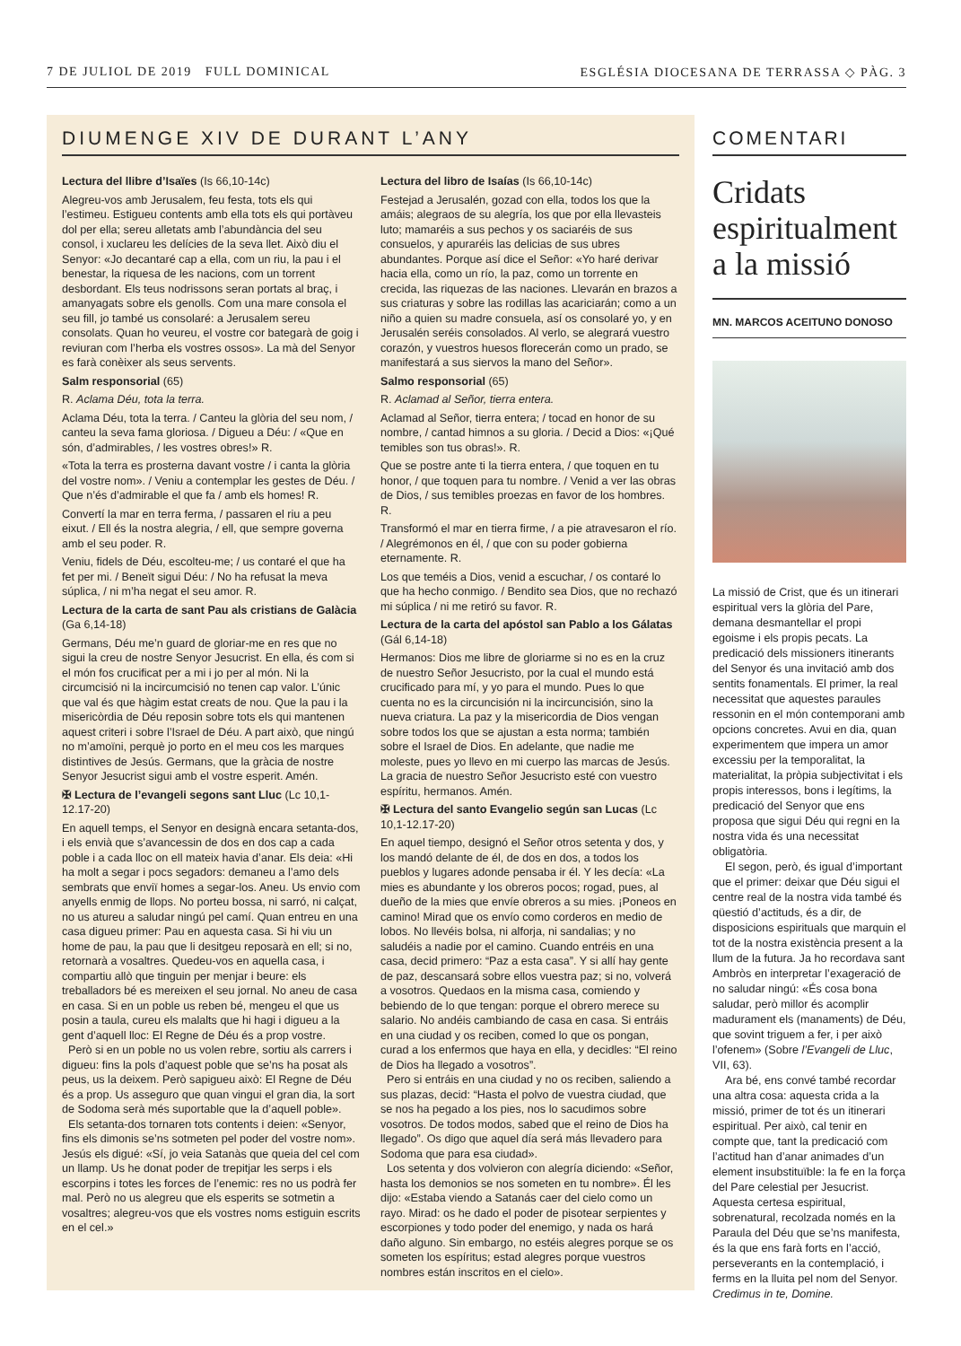7 DE JULIOL DE 2019 FULL DOMINICAL ESGLÉSIA DIOCESANA DE TERRASSA ◇ PÀG. 3
DIUMENGE XIV DE DURANT L’ANY
Lectura del llibre d’Isaïes (Is 66,10-14c)
Alegreu-vos amb Jerusalem, feu festa, tots els qui l’estimeu. Estigueu contents amb ella tots els qui portàveu dol per ella; sereu alletats amb l’abundància del seu consol, i xuclareu les delícies de la seva llet. Això diu el Senyor: «Jo decantaré cap a ella, com un riu, la pau i el benestar, la riquesa de les nacions, com un torrent desbordant. Els teus nodrissons seran portats al braç, i amanyagats sobre els genolls. Com una mare consola el seu fill, jo també us consolaré: a Jerusalem sereu consolats. Quan ho veureu, el vostre cor bategarà de goig i reviuran com l’herba els vostres ossos». La mà del Senyor es farà conèixer als seus servents.
Salm responsorial (65)
R. Aclama Déu, tota la terra.
Aclama Déu, tota la terra. / Canteu la glòria del seu nom, / canteu la seva fama gloriosa. / Digueu a Déu: / «Que en són, d’admirables, / les vostres obres!» R.
«Tota la terra es prosterna davant vostre / i canta la glòria del vostre nom». / Veniu a contemplar les gestes de Déu. / Que n’és d’admirable el que fa / amb els homes! R.
Convertí la mar en terra ferma, / passaren el riu a peu eixut. / Ell és la nostra alegria, / ell, que sempre governa amb el seu poder. R.
Veniu, fidels de Déu, escolteu-me; / us contaré el que ha fet per mi. / Beneït sigui Déu: / No ha refusat la meva súplica, / ni m’ha negat el seu amor. R.
Lectura de la carta de sant Pau als cristians de Galàcia (Ga 6,14-18)
Germans, Déu me’n guard de gloriar-me en res que no sigui la creu de nostre Senyor Jesucrist. En ella, és com si el món fos crucificat per a mi i jo per al món. Ni la circumcisió ni la incircumcisió no tenen cap valor. L’únic que val és que hàgim estat creats de nou. Que la pau i la misericòrdia de Déu reposin sobre tots els qui mantenen aquest criteri i sobre l’Israel de Déu. A part això, que ningú no m’amoïni, perquè jo porto en el meu cos les marques distintives de Jesús. Germans, que la gràcia de nostre Senyor Jesucrist sigui amb el vostre esperit. Amén.
✠ Lectura de l’evangeli segons sant Lluc (Lc 10,1-12.17-20)
En aquell temps, el Senyor en designà encara setanta-dos, i els envià que s’avancessin de dos en dos cap a cada poble i a cada lloc on ell mateix havia d’anar. Els deia: «Hi ha molt a segar i pocs segadors: demaneu a l’amo dels sembrats que enviï homes a segar-los. Aneu. Us envio com anyells enmig de llops. No porteu bossa, ni sarró, ni calçat, no us atureu a saludar ningú pel camí. Quan entreu en una casa digueu primer: Pau en aquesta casa. Si hi viu un home de pau, la pau que li desitgeu reposarà en ell; si no, retornarà a vosaltres. Quedeu-vos en aquella casa, i compartiu allò que tinguin per menjar i beure: els treballadors bé es mereixen el seu jornal. No aneu de casa en casa. Si en un poble us reben bé, mengeu el que us posin a taula, cureu els malalts que hi hagi i digueu a la gent d’aquell lloc: El Regne de Déu és a prop vostre.
Però si en un poble no us volen rebre, sortiu als carrers i digueu: fins la pols d’aquest poble que se’ns ha posat als peus, us la deixem. Però sapigueu això: El Regne de Déu és a prop. Us asseguro que quan vingui el gran dia, la sort de Sodoma serà més suportable que la d’aquell poble».
Els setanta-dos tornaren tots contents i deien: «Senyor, fins els dimonis se’ns sotmeten pel poder del vostre nom». Jesús els digué: «Sí, jo veia Satanàs que queia del cel com un llamp. Us he donat poder de trepitjar les serps i els escorpins i totes les forces de l’enemic: res no us podrà fer mal. Però no us alegreu que els esperits se sotmetin a vosaltres; alegreu-vos que els vostres noms estiguin escrits en el cel.»
Lectura del libro de Isaías (Is 66,10-14c)
Festejad a Jerusalén, gozad con ella, todos los que la amáis; alegraos de su alegría, los que por ella llevasteis luto; mamaréis a sus pechos y os saciaréis de sus consuelos, y apuraréis las delicias de sus ubres abundantes. Porque así dice el Señor: «Yo haré derivar hacia ella, como un río, la paz, como un torrente en crecida, las riquezas de las naciones. Llevarán en brazos a sus criaturas y sobre las rodillas las acariciarán; como a un niño a quien su madre consuela, así os consolaré yo, y en Jerusalén seréis consolados. Al verlo, se alegrará vuestro corazón, y vuestros huesos florecerán como un prado, se manifestará a sus siervos la mano del Señor».
Salmo responsorial (65)
R. Aclamad al Señor, tierra entera.
Aclamad al Señor, tierra entera; / tocad en honor de su nombre, / cantad himnos a su gloria. / Decid a Dios: «¡Qué temibles son tus obras!». R.
Que se postre ante ti la tierra entera, / que toquen en tu honor, / que toquen para tu nombre. / Venid a ver las obras de Dios, / sus temibles proezas en favor de los hombres. R.
Transformó el mar en tierra firme, / a pie atravesaron el río. / Alegrémonos en él, / que con su poder gobierna eternamente. R.
Los que teméis a Dios, venid a escuchar, / os contaré lo que ha hecho conmigo. / Bendito sea Dios, que no rechazó mi súplica / ni me retiró su favor. R.
Lectura de la carta del apóstol san Pablo a los Gálatas (Gál 6,14-18)
Hermanos: Dios me libre de gloriarme si no es en la cruz de nuestro Señor Jesucristo, por la cual el mundo está crucificado para mí, y yo para el mundo. Pues lo que cuenta no es la circuncisión ni la incircuncisión, sino la nueva criatura. La paz y la misericordia de Dios vengan sobre todos los que se ajustan a esta norma; también sobre el Israel de Dios. En adelante, que nadie me moleste, pues yo llevo en mi cuerpo las marcas de Jesús. La gracia de nuestro Señor Jesucristo esté con vuestro espíritu, hermanos. Amén.
✠ Lectura del santo Evangelio según san Lucas (Lc 10,1-12.17-20)
En aquel tiempo, designó el Señor otros setenta y dos, y los mandó delante de él, de dos en dos, a todos los pueblos y lugares adonde pensaba ir él. Y les decía: «La mies es abundante y los obreros pocos; rogad, pues, al dueño de la mies que envíe obreros a su mies. ¡Poneos en camino! Mirad que os envío como corderos en medio de lobos. No llevéis bolsa, ni alforja, ni sandalias; y no saludéis a nadie por el camino. Cuando entréis en una casa, decid primero: “Paz a esta casa”. Y si allí hay gente de paz, descansará sobre ellos vuestra paz; si no, volverá a vosotros. Quedaos en la misma casa, comiendo y bebiendo de lo que tengan: porque el obrero merece su salario. No andéis cambiando de casa en casa. Si entráis en una ciudad y os reciben, comed lo que os pongan, curad a los enfermos que haya en ella, y decidles: “El reino de Dios ha llegado a vosotros”.
Pero si entráis en una ciudad y no os reciben, saliendo a sus plazas, decid: “Hasta el polvo de vuestra ciudad, que se nos ha pegado a los pies, nos lo sacudimos sobre vosotros. De todos modos, sabed que el reino de Dios ha llegado”. Os digo que aquel día será más llevadero para Sodoma que para esa ciudad».
Los setenta y dos volvieron con alegría diciendo: «Señor, hasta los demonios se nos someten en tu nombre». Él les dijo: «Estaba viendo a Satanás caer del cielo como un rayo. Mirad: os he dado el poder de pisotear serpientes y escorpiones y todo poder del enemigo, y nada os hará daño alguno. Sin embargo, no estéis alegres porque se os someten los espíritus; estad alegres porque vuestros nombres están inscritos en el cielo».
COMENTARI
Cridats espiritualment a la missió
MN. MARCOS ACEITUNO DONOSO
La missió de Crist, que és un itinerari espiritual vers la glòria del Pare, demana desmantellar el propi egoisme i els propis pecats. La predicació dels missioners itinerants del Senyor és una invitació amb dos sentits fonamentals. El primer, la real necessitat que aquestes paraules ressonin en el món contemporani amb opcions concretes. Avui en dia, quan experimentem que impera un amor excessiu per la temporalitat, la materialitat, la pròpia subjectivitat i els propis interessos, bons i legítims, la predicació del Senyor que ens proposa que sigui Déu qui regni en la nostra vida és una necessitat obligatòria.
El segon, però, és igual d’important que el primer: deixar que Déu sigui el centre real de la nostra vida també és qüestió d’actituds, és a dir, de disposicions espirituals que marquin el tot de la nostra existència present a la llum de la futura. Ja ho recordava sant Ambròs en interpretar l’exageració de no saludar ningú: «És cosa bona saludar, però millor és acomplir madurament els (manaments) de Déu, que sovint triguem a fer, i per això l’ofenem» (Sobre l’Evangeli de Lluc, VII, 63).
Ara bé, ens convé també recordar una altra cosa: aquesta crida a la missió, primer de tot és un itinerari espiritual. Per això, cal tenir en compte que, tant la predicació com l’actitud han d’anar animades d’un element insubstituïble: la fe en la força del Pare celestial per Jesucrist. Aquesta certesa espiritual, sobrenatural, recolzada només en la Paraula del Déu que se’ns manifesta, és la que ens farà forts en l’acció, perseverants en la contemplació, i ferms en la lluita pel nom del Senyor. Credimus in te, Domine.